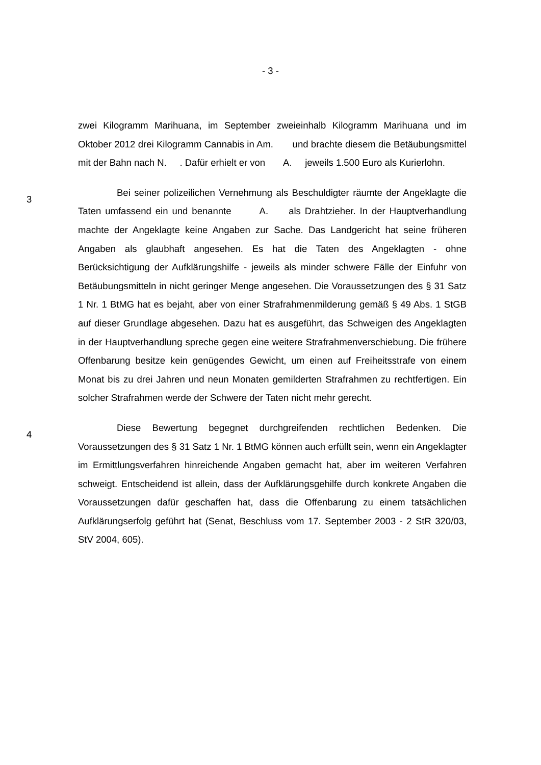- 3 -
zwei Kilogramm Marihuana, im September zweieinhalb Kilogramm Marihuana und im Oktober 2012 drei Kilogramm Cannabis in Am. und brachte diesem die Betäubungsmittel mit der Bahn nach N. . Dafür erhielt er von A. jeweils 1.500 Euro als Kurierlohn.
3
Bei seiner polizeilichen Vernehmung als Beschuldigter räumte der Angeklagte die Taten umfassend ein und benannte A. als Drahtzieher. In der Hauptverhandlung machte der Angeklagte keine Angaben zur Sache. Das Landgericht hat seine früheren Angaben als glaubhaft angesehen. Es hat die Taten des Angeklagten - ohne Berücksichtigung der Aufklärungshilfe - jeweils als minder schwere Fälle der Einfuhr von Betäubungsmitteln in nicht geringer Menge angesehen. Die Voraussetzungen des § 31 Satz 1 Nr. 1 BtMG hat es bejaht, aber von einer Strafrahmenmilderung gemäß § 49 Abs. 1 StGB auf dieser Grundlage abgesehen. Dazu hat es ausgeführt, das Schweigen des Angeklagten in der Hauptverhandlung spreche gegen eine weitere Strafrahmenverschiebung. Die frühere Offenbarung besitze kein genügendes Gewicht, um einen auf Freiheitsstrafe von einem Monat bis zu drei Jahren und neun Monaten gemilderten Strafrahmen zu rechtfertigen. Ein solcher Strafrahmen werde der Schwere der Taten nicht mehr gerecht.
4
Diese Bewertung begegnet durchgreifenden rechtlichen Bedenken. Die Voraussetzungen des § 31 Satz 1 Nr. 1 BtMG können auch erfüllt sein, wenn ein Angeklagter im Ermittlungsverfahren hinreichende Angaben gemacht hat, aber im weiteren Verfahren schweigt. Entscheidend ist allein, dass der Aufklärungsgehilfe durch konkrete Angaben die Voraussetzungen dafür geschaffen hat, dass die Offenbarung zu einem tatsächlichen Aufklärungserfolg geführt hat (Senat, Beschluss vom 17. September 2003 - 2 StR 320/03, StV 2004, 605).